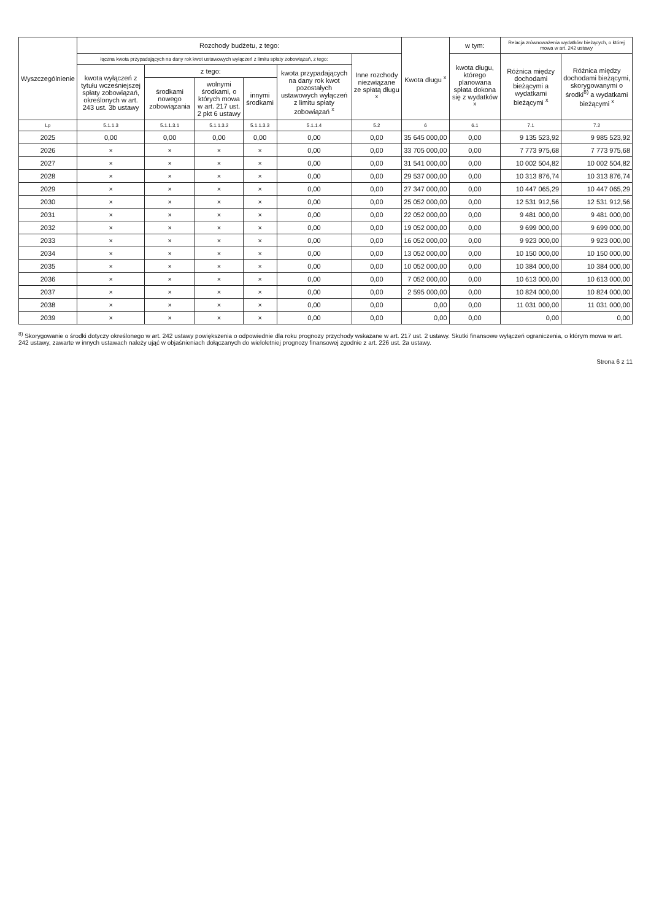| Wyszczególnienie | Rozchody budżetu, z tego: | | | | | | Kwota długu <sup>x</sup> | w tym: | Relacja zrównoważenia wydatków bieżących, o której mowa w art. 242 ustawy | |
| --- | --- | --- | --- | --- | --- | --- | --- | --- | --- | --- |
| | łączna kwota przypadających na dany rok kwot ustawowych wyłączeń z limitu spłaty zobowiązań, z tego: | | | | | Inne rozchody niezwiązane ze spłatą długu <sup>x</sup> | | kwota długu, którego planowana spłata dokona się z wydatków <sup>x</sup> | Różnica między dochodami bieżącymi a wydatkami bieżącymi <sup>x</sup> | Różnica między dochodami bieżącymi, skorygowanymi o środki<sup>8)</sup> a wydatkami bieżącymi <sup>x</sup> |
| | kwota wyłączeń z tytułu wcześniejszej spłaty zobowiązań, określonych w art. 243 ust. 3b ustawy | z tego: | | | kwota przypadających na dany rok kwot pozostałych ustawowych wyłączeń z limitu spłaty zobowiązań <sup>x</sup> | | | | | |
| | | środkami nowego zobowiązania | wolnymi środkami, o których mowa w art. 217 ust. 2 pkt 6 ustawy | innymi środkami | | | | | | |
| Lp | 5.1.1.3 | 5.1.1.3.1 | 5.1.1.3.2 | 5.1.1.3.3 | 5.1.1.4 | 5.2 | 6 | 6.1 | 7.1 | 7.2 |
| 2025 | 0,00 | 0,00 | 0,00 | 0,00 | 0,00 | 0,00 | 35 645 000,00 | 0,00 | 9 135 523,92 | 9 985 523,92 |
| 2026 | × | × | × | × | 0,00 | 0,00 | 33 705 000,00 | 0,00 | 7 773 975,68 | 7 773 975,68 |
| 2027 | × | × | × | × | 0,00 | 0,00 | 31 541 000,00 | 0,00 | 10 002 504,82 | 10 002 504,82 |
| 2028 | × | × | × | × | 0,00 | 0,00 | 29 537 000,00 | 0,00 | 10 313 876,74 | 10 313 876,74 |
| 2029 | × | × | × | × | 0,00 | 0,00 | 27 347 000,00 | 0,00 | 10 447 065,29 | 10 447 065,29 |
| 2030 | × | × | × | × | 0,00 | 0,00 | 25 052 000,00 | 0,00 | 12 531 912,56 | 12 531 912,56 |
| 2031 | × | × | × | × | 0,00 | 0,00 | 22 052 000,00 | 0,00 | 9 481 000,00 | 9 481 000,00 |
| 2032 | × | × | × | × | 0,00 | 0,00 | 19 052 000,00 | 0,00 | 9 699 000,00 | 9 699 000,00 |
| 2033 | × | × | × | × | 0,00 | 0,00 | 16 052 000,00 | 0,00 | 9 923 000,00 | 9 923 000,00 |
| 2034 | × | × | × | × | 0,00 | 0,00 | 13 052 000,00 | 0,00 | 10 150 000,00 | 10 150 000,00 |
| 2035 | × | × | × | × | 0,00 | 0,00 | 10 052 000,00 | 0,00 | 10 384 000,00 | 10 384 000,00 |
| 2036 | × | × | × | × | 0,00 | 0,00 | 7 052 000,00 | 0,00 | 10 613 000,00 | 10 613 000,00 |
| 2037 | × | × | × | × | 0,00 | 0,00 | 2 595 000,00 | 0,00 | 10 824 000,00 | 10 824 000,00 |
| 2038 | × | × | × | × | 0,00 | 0,00 | 0,00 | 0,00 | 11 031 000,00 | 11 031 000,00 |
| 2039 | × | × | × | × | 0,00 | 0,00 | 0,00 | 0,00 | 0,00 | 0,00 |
<sup>8)</sup> Skorygowanie o środki dotyczy określonego w art. 242 ustawy powiększenia o odpowiednie dla roku prognozy przychody wskazane w art. 217 ust. 2 ustawy. Skutki finansowe wyłączeń ograniczenia, o którym mowa w art. 242 ustawy, zawarte w innych ustawach należy ująć w objaśnieniach dołączanych do wieloletniej prognozy finansowej zgodnie z art. 226 ust. 2a ustawy.
Strona 6 z 11